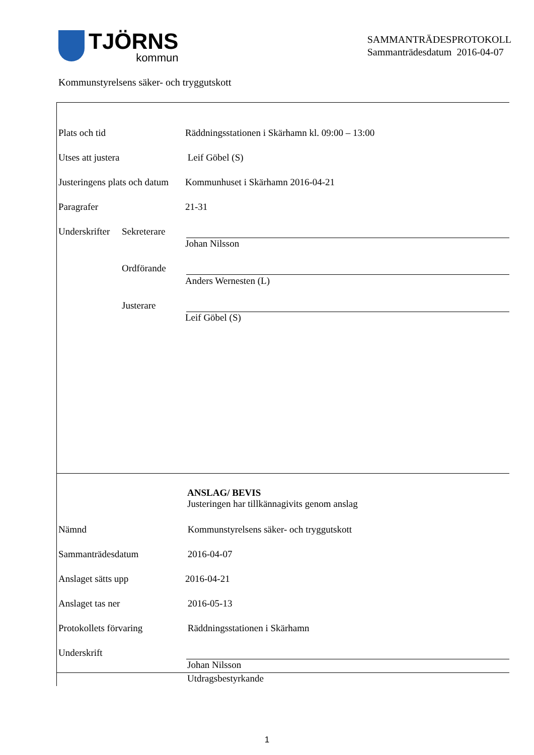TJÖRNS
kommun
SAMMANTRÄDESPROTOKOLL
Sammanträdesdatum 2016-04-07
Kommunstyrelsens säker- och tryggutskott
Plats och tid Räddningsstationen i Skärhamn kl. 09:00 – 13:00
Utses att justera Leif Göbel (S)
Justeringens plats och datum
Kommunhuset i Skärhamn 2016-04-21
Paragrafer 21-31
Underskrifter
Sekreterare
Johan Nilsson
Ordförande
Anders Wernesten (L)
Justerare
Leif Göbel (S)
ANSLAG/ BEVIS
Justeringen har tillkännagivits genom anslag
Nämnd Kommunstyrelsens säker- och tryggutskott
Sammanträdesdatum 2016-04-07
Anslaget sätts upp 2016-04-21
Anslaget tas ner 2016-05-13
Protokollets förvaring Räddningsstationen i Skärhamn
Underskrift
Johan Nilsson
Utdragsbestyrkande
1